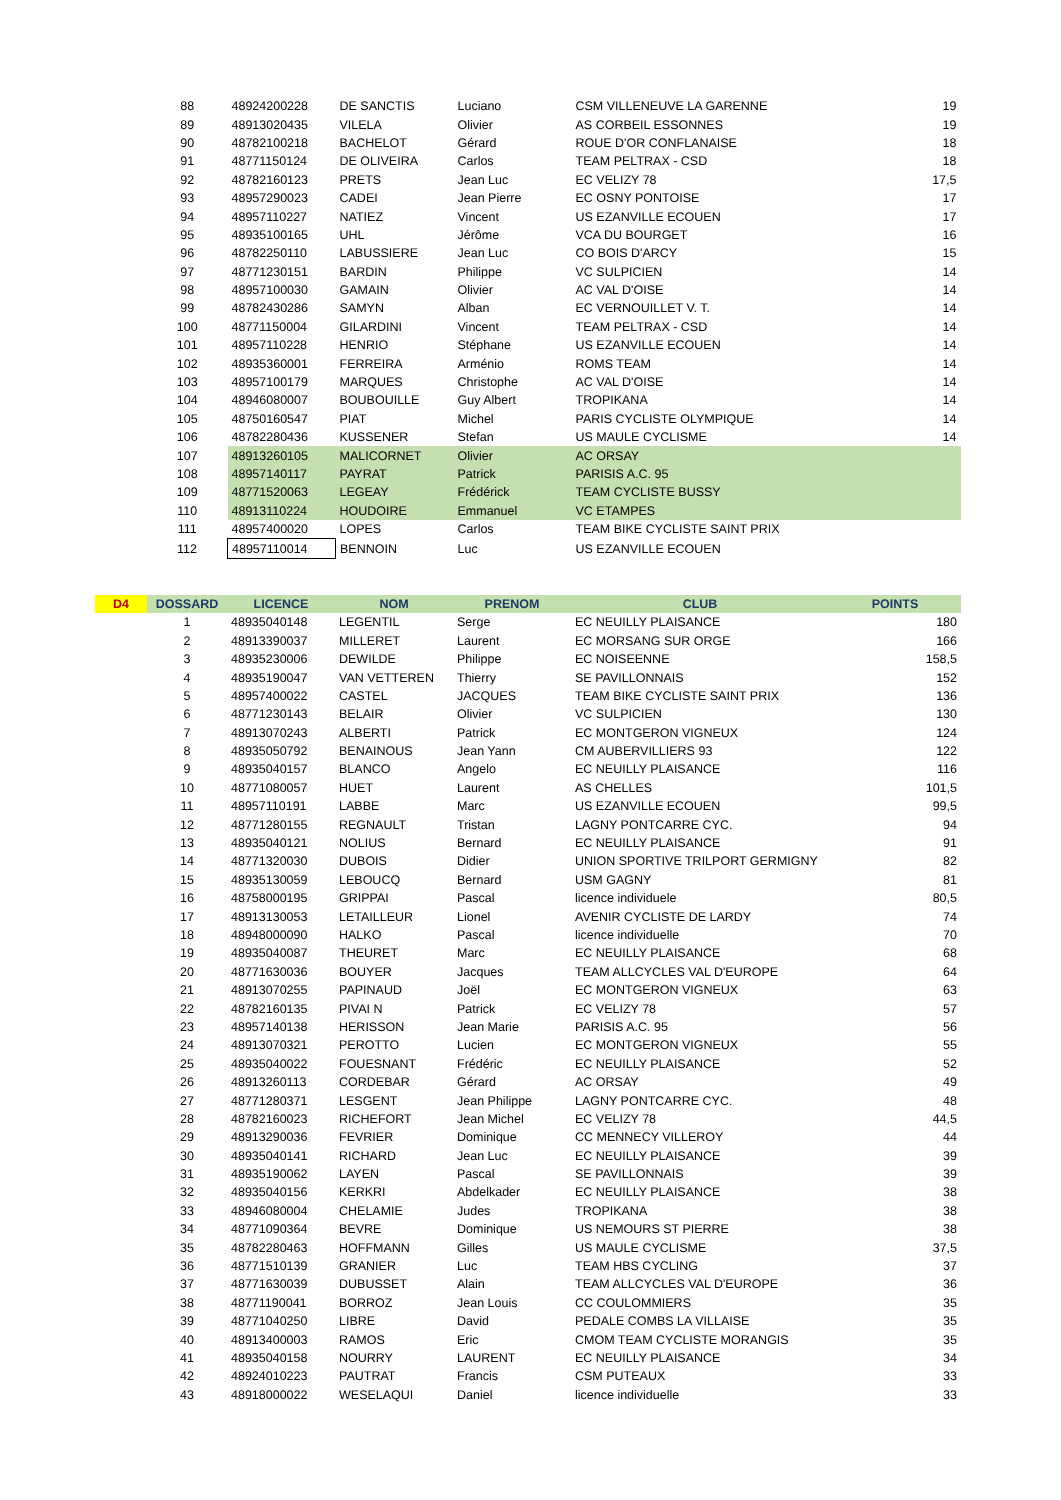| | 88 | 48924200228 | DE SANCTIS | Luciano | CSM VILLENEUVE LA GARENNE | 19 |
| | 89 | 48913020435 | VILELA | Olivier | AS CORBEIL ESSONNES | 19 |
| | 90 | 48782100218 | BACHELOT | Gérard | ROUE D'OR CONFLANAISE | 18 |
| | 91 | 48771150124 | DE OLIVEIRA | Carlos | TEAM PELTRAX - CSD | 18 |
| | 92 | 48782160123 | PRETS | Jean Luc | EC VELIZY 78 | 17,5 |
| | 93 | 48957290023 | CADEI | Jean Pierre | EC OSNY PONTOISE | 17 |
| | 94 | 48957110227 | NATIEZ | Vincent | US EZANVILLE ECOUEN | 17 |
| | 95 | 48935100165 | UHL | Jérôme | VCA DU BOURGET | 16 |
| | 96 | 48782250110 | LABUSSIERE | Jean Luc | CO BOIS D'ARCY | 15 |
| | 97 | 48771230151 | BARDIN | Philippe | VC SULPICIEN | 14 |
| | 98 | 48957100030 | GAMAIN | Olivier | AC VAL D'OISE | 14 |
| | 99 | 48782430286 | SAMYN | Alban | EC VERNOUILLET V. T. | 14 |
| | 100 | 48771150004 | GILARDINI | Vincent | TEAM PELTRAX - CSD | 14 |
| | 101 | 48957110228 | HENRIO | Stéphane | US EZANVILLE ECOUEN | 14 |
| | 102 | 48935360001 | FERREIRA | Arménio | ROMS TEAM | 14 |
| | 103 | 48957100179 | MARQUES | Christophe | AC VAL D'OISE | 14 |
| | 104 | 48946080007 | BOUBOUILLE | Guy Albert | TROPIKANA | 14 |
| | 105 | 48750160547 | PIAT | Michel | PARIS CYCLISTE OLYMPIQUE | 14 |
| | 106 | 48782280436 | KUSSENER | Stefan | US MAULE CYCLISME | 14 |
| | 107 | 48913260105 | MALICORNET | Olivier | AC ORSAY | |
| | 108 | 48957140117 | PAYRAT | Patrick | PARISIS A.C. 95 | |
| | 109 | 48771520063 | LEGEAY | Frédérick | TEAM CYCLISTE BUSSY | |
| | 110 | 48913110224 | HOUDOIRE | Emmanuel | VC ETAMPES | |
| | 111 | 48957400020 | LOPES | Carlos | TEAM BIKE CYCLISTE SAINT PRIX | |
| | 112 | 48957110014 | BENNOIN | Luc | US EZANVILLE ECOUEN | |
| D4 | DOSSARD | LICENCE | NOM | PRENOM | CLUB | POINTS |
| --- | --- | --- | --- | --- | --- | --- |
| | 1 | 48935040148 | LEGENTIL | Serge | EC NEUILLY PLAISANCE | 180 |
| | 2 | 48913390037 | MILLERET | Laurent | EC MORSANG SUR ORGE | 166 |
| | 3 | 48935230006 | DEWILDE | Philippe | EC NOISEENNE | 158,5 |
| | 4 | 48935190047 | VAN VETTEREN | Thierry | SE PAVILLONNAIS | 152 |
| | 5 | 48957400022 | CASTEL | JACQUES | TEAM BIKE CYCLISTE SAINT PRIX | 136 |
| | 6 | 48771230143 | BELAIR | Olivier | VC SULPICIEN | 130 |
| | 7 | 48913070243 | ALBERTI | Patrick | EC MONTGERON VIGNEUX | 124 |
| | 8 | 48935050792 | BENAINOUS | Jean Yann | CM AUBERVILLIERS 93 | 122 |
| | 9 | 48935040157 | BLANCO | Angelo | EC NEUILLY PLAISANCE | 116 |
| | 10 | 48771080057 | HUET | Laurent | AS CHELLES | 101,5 |
| | 11 | 48957110191 | LABBE | Marc | US EZANVILLE ECOUEN | 99,5 |
| | 12 | 48771280155 | REGNAULT | Tristan | LAGNY PONTCARRE CYC. | 94 |
| | 13 | 48935040121 | NOLIUS | Bernard | EC NEUILLY PLAISANCE | 91 |
| | 14 | 48771320030 | DUBOIS | Didier | UNION SPORTIVE TRILPORT GERMIGNY | 82 |
| | 15 | 48935130059 | LEBOUCQ | Bernard | USM GAGNY | 81 |
| | 16 | 48758000195 | GRIPPAI | Pascal | licence individuele | 80,5 |
| | 17 | 48913130053 | LETAILLEUR | Lionel | AVENIR CYCLISTE DE LARDY | 74 |
| | 18 | 48948000090 | HALKO | Pascal | licence individuelle | 70 |
| | 19 | 48935040087 | THEURET | Marc | EC NEUILLY PLAISANCE | 68 |
| | 20 | 48771630036 | BOUYER | Jacques | TEAM ALLCYCLES VAL D'EUROPE | 64 |
| | 21 | 48913070255 | PAPINAUD | Joël | EC MONTGERON VIGNEUX | 63 |
| | 22 | 48782160135 | PIVAI N | Patrick | EC VELIZY 78 | 57 |
| | 23 | 48957140138 | HERISSON | Jean Marie | PARISIS A.C. 95 | 56 |
| | 24 | 48913070321 | PEROTTO | Lucien | EC MONTGERON VIGNEUX | 55 |
| | 25 | 48935040022 | FOUESNANT | Frédéric | EC NEUILLY PLAISANCE | 52 |
| | 26 | 48913260113 | CORDEBAR | Gérard | AC ORSAY | 49 |
| | 27 | 48771280371 | LESGENT | Jean Philippe | LAGNY PONTCARRE CYC. | 48 |
| | 28 | 48782160023 | RICHEFORT | Jean Michel | EC VELIZY 78 | 44,5 |
| | 29 | 48913290036 | FEVRIER | Dominique | CC MENNECY VILLEROY | 44 |
| | 30 | 48935040141 | RICHARD | Jean Luc | EC NEUILLY PLAISANCE | 39 |
| | 31 | 48935190062 | LAYEN | Pascal | SE PAVILLONNAIS | 39 |
| | 32 | 48935040156 | KERKRI | Abdelkader | EC NEUILLY PLAISANCE | 38 |
| | 33 | 48946080004 | CHELAMIE | Judes | TROPIKANA | 38 |
| | 34 | 48771090364 | BEVRE | Dominique | US NEMOURS ST PIERRE | 38 |
| | 35 | 48782280463 | HOFFMANN | Gilles | US MAULE CYCLISME | 37,5 |
| | 36 | 48771510139 | GRANIER | Luc | TEAM HBS CYCLING | 37 |
| | 37 | 48771630039 | DUBUSSET | Alain | TEAM ALLCYCLES VAL D'EUROPE | 36 |
| | 38 | 48771190041 | BORROZ | Jean Louis | CC COULOMMIERS | 35 |
| | 39 | 48771040250 | LIBRE | David | PEDALE COMBS LA VILLAISE | 35 |
| | 40 | 48913400003 | RAMOS | Eric | CMOM TEAM CYCLISTE MORANGIS | 35 |
| | 41 | 48935040158 | NOURRY | LAURENT | EC NEUILLY PLAISANCE | 34 |
| | 42 | 48924010223 | PAUTRAT | Francis | CSM PUTEAUX | 33 |
| | 43 | 48918000022 | WESELAQUI | Daniel | licence individuelle | 33 |